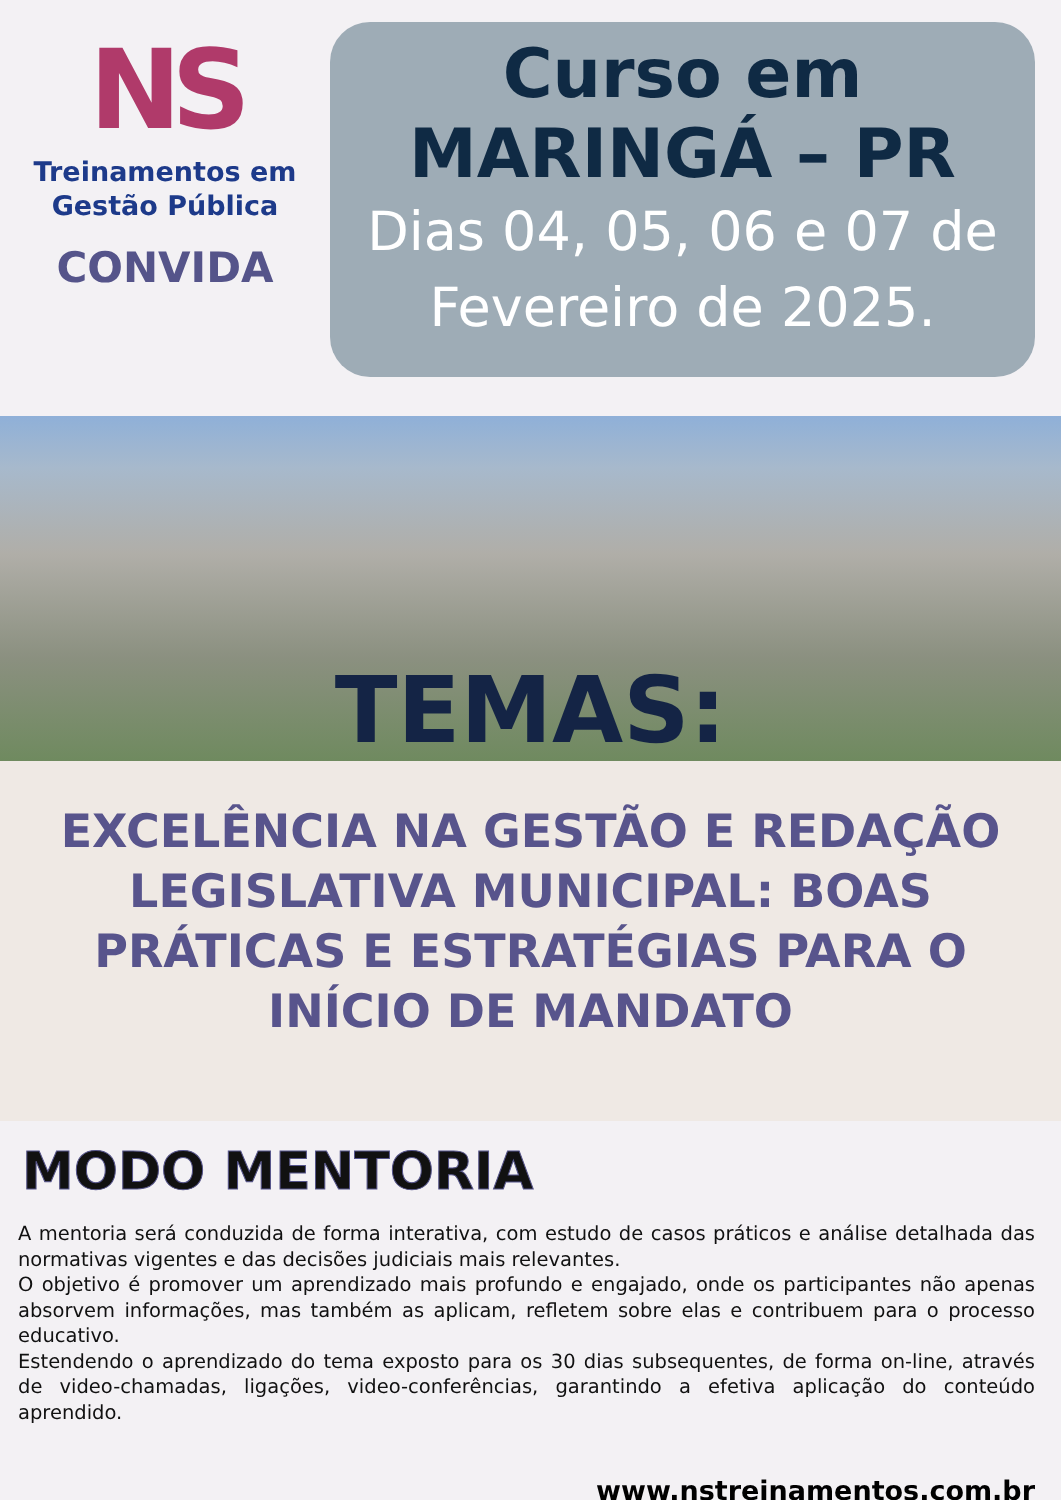NS
Treinamentos em
Gestão Pública
CONVIDA
Curso em
MARINGÁ – PR
Dias 04, 05, 06 e 07 de
Fevereiro de 2025.
TEMAS:
EXCELÊNCIA NA GESTÃO E REDAÇÃO LEGISLATIVA MUNICIPAL: BOAS PRÁTICAS E ESTRATÉGIAS PARA O INÍCIO DE MANDATO
MODO MENTORIA
A mentoria será conduzida de forma interativa, com estudo de casos práticos e análise detalhada das normativas vigentes e das decisões judiciais mais relevantes.
O objetivo é promover um aprendizado mais profundo e engajado, onde os participantes não apenas absorvem informações, mas também as aplicam, refletem sobre elas e contribuem para o processo educativo.
Estendendo o aprendizado do tema exposto para os 30 dias subsequentes, de forma on-line, através de video-chamadas, ligações, video-conferências, garantindo a efetiva aplicação do conteúdo aprendido.
www.nstreinamentos.com.br